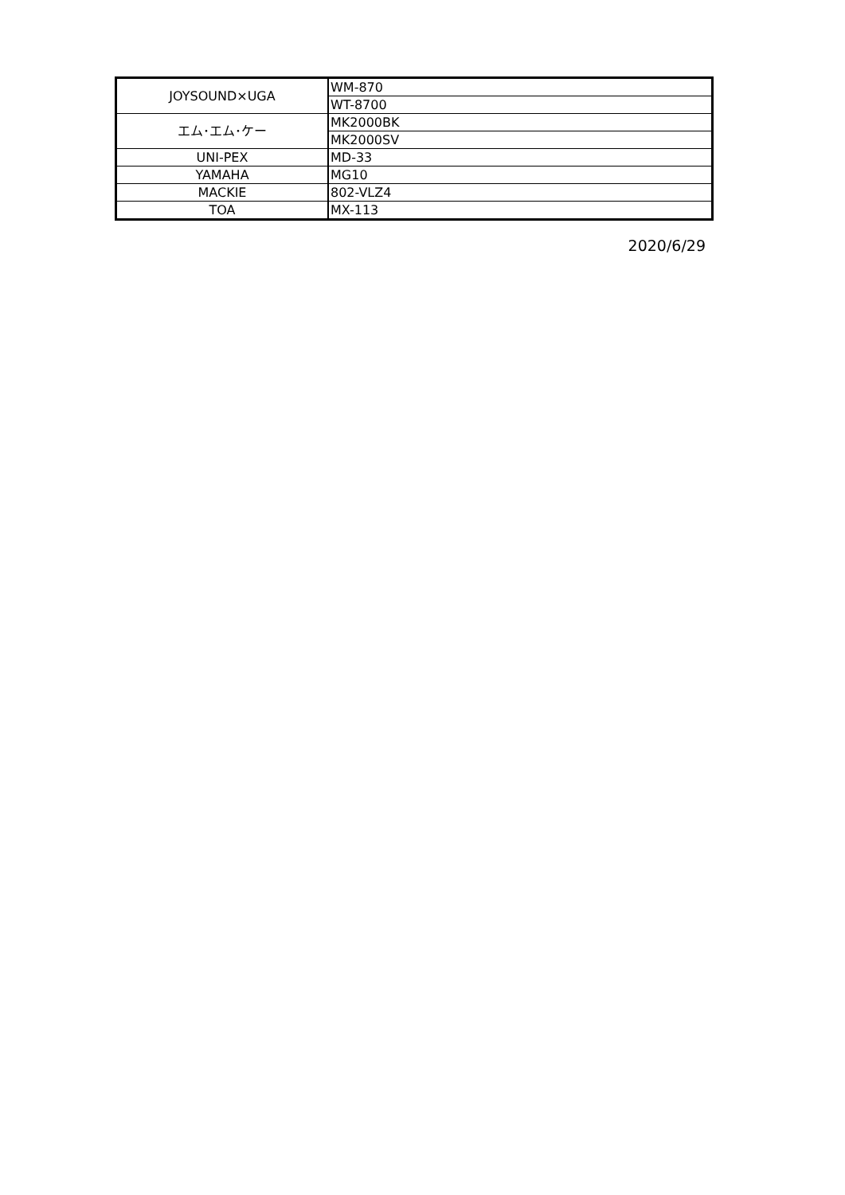| JOYSOUND×UGA | WM-870 |
| | WT-8700 |
| エム･エム･ケー | MK2000BK |
| | MK2000SV |
| UNI-PEX | MD-33 |
| YAMAHA | MG10 |
| MACKIE | 802-VLZ4 |
| TOA | MX-113 |
2020/6/29